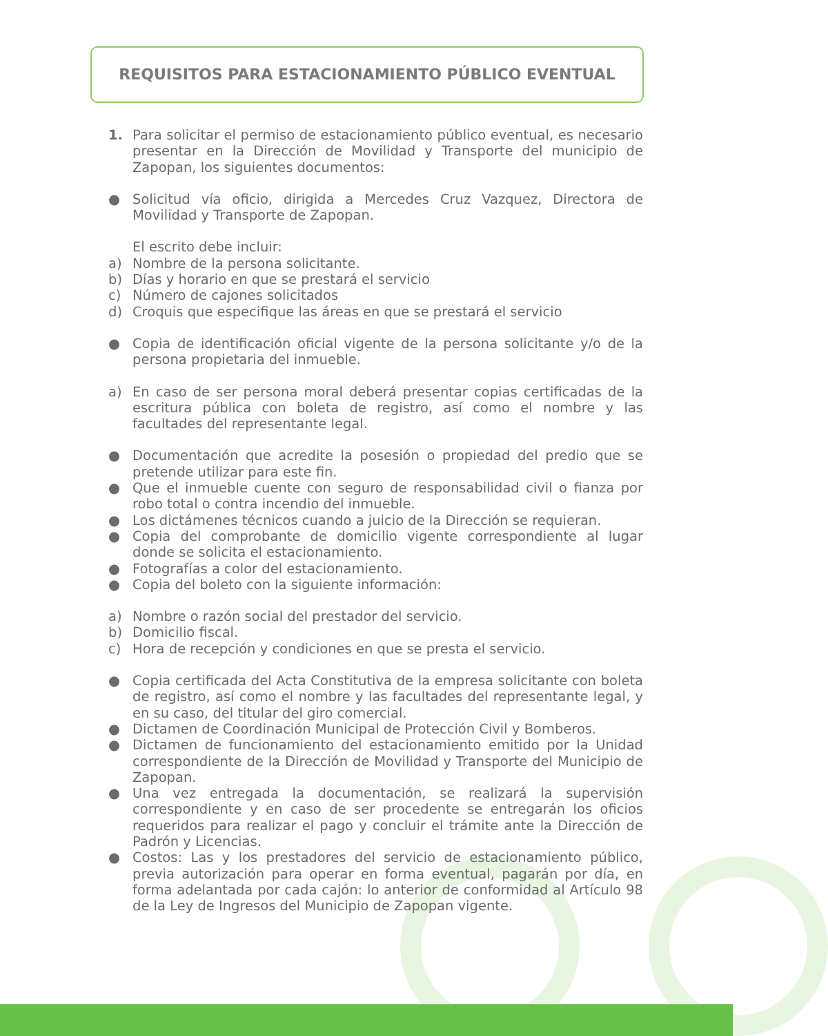REQUISITOS PARA ESTACIONAMIENTO PÚBLICO EVENTUAL
1. Para solicitar el permiso de estacionamiento público eventual, es necesario presentar en la Dirección de Movilidad y Transporte del municipio de Zapopan, los siguientes documentos:
● Solicitud vía oficio, dirigida a Mercedes Cruz Vazquez, Directora de Movilidad y Transporte de Zapopan.
El escrito debe incluir:
a) Nombre de la persona solicitante.
b) Días y horario en que se prestará el servicio
c) Número de cajones solicitados
d) Croquis que especifique las áreas en que se prestará el servicio
● Copia de identificación oficial vigente de la persona solicitante y/o de la persona propietaria del inmueble.
a) En caso de ser persona moral deberá presentar copias certificadas de la escritura pública con boleta de registro, así como el nombre y las facultades del representante legal.
● Documentación que acredite la posesión o propiedad del predio que se pretende utilizar para este fin.
● Que el inmueble cuente con seguro de responsabilidad civil o fianza por robo total o contra incendio del inmueble.
● Los dictámenes técnicos cuando a juicio de la Dirección se requieran.
● Copia del comprobante de domicilio vigente correspondiente al lugar donde se solicita el estacionamiento.
● Fotografías a color del estacionamiento.
● Copia del boleto con la siguiente información:
a) Nombre o razón social del prestador del servicio.
b) Domicilio fiscal.
c) Hora de recepción y condiciones en que se presta el servicio.
● Copia certificada del Acta Constitutiva de la empresa solicitante con boleta de registro, así como el nombre y las facultades del representante legal, y en su caso, del titular del giro comercial.
● Dictamen de Coordinación Municipal de Protección Civil y Bomberos.
● Dictamen de funcionamiento del estacionamiento emitido por la Unidad correspondiente de la Dirección de Movilidad y Transporte del Municipio de Zapopan.
● Una vez entregada la documentación, se realizará la supervisión correspondiente y en caso de ser procedente se entregarán los oficios requeridos para realizar el pago y concluir el trámite ante la Dirección de Padrón y Licencias.
● Costos: Las y los prestadores del servicio de estacionamiento público, previa autorización para operar en forma eventual, pagarán por día, en forma adelantada por cada cajón: lo anterior de conformidad al Artículo 98 de la Ley de Ingresos del Municipio de Zapopan vigente.